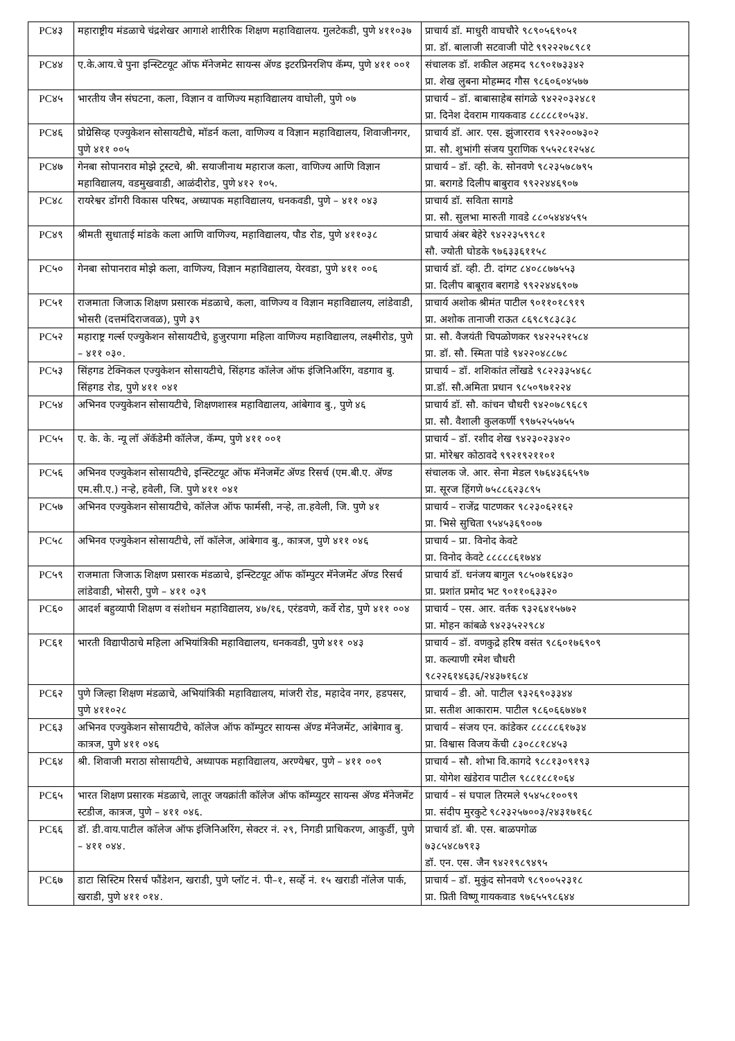| PC४३ | महाराष्ट्रीय मंडळाचे चंद्रशेखर आगाशे शारीरिक शिक्षण महाविद्यालय. गुलटेकडी, पुणे ४११०३७ | प्राचार्य डॉ. माधुरी वाघचौरे ९८९०५६९०५१ प्रा. डॉ. बालाजी सटवाजी पोटे ९९२२२७८९८१ |
| PC४४ | ए.के.आय.चे पुना इन्स्टिटयूट ऑफ मॅनेजमेट सायन्स ॲण्ड इटरप्रिनरशिप कॅम्प, पुणे ४११ ००१ | संचालक डॉ. शकील अहमद ९८९०१७३३४२ प्रा. शेख लुबना मोहम्मद गौस ९८६०६०४५७७ |
| PC४५ | भारतीय जैन संघटना, कला, विज्ञान व वाणिज्य महाविद्यालय वाघोली, पुणे ०७ | प्राचार्य – डॉ. बाबासाहेब सांगळे ९४२२०३२४८१ प्रा. दिनेश देवराम गायकवाड ८८८८८१०५३४. |
| PC४६ | प्रोग्रेसिव्ह एज्युकेशन सोसायटीचे, मॉडर्न कला, वाणिज्य व विज्ञान महाविद्यालय, शिवाजीनगर, पुणे ४११ ००५ | प्राचार्य डॉ. आर. एस. झुंजारराव ९९२२००७३०२ प्रा. सौ. शुभांगी संजय पुराणिक ९५५२८१२५४८ |
| PC४७ | गेनबा सोपानराव मोझे ट्रस्टचे, श्री. सयाजीनाथ महाराज कला, वाणिज्य आणि विज्ञान महाविद्यालय, वडमुखवाडी, आळंदीरोड, पुणे ४१२ १०५. | प्राचार्य – डॉ. व्ही. के. सोनवणे ९८२३५७८७९५ प्रा. बरागडे दिलीप बाबुराव ९९२२४४६९०७ |
| PC४८ | रायरेश्वर डोंगरी विकास परिषद, अध्यापक महाविद्यालय, धनकवडी, पुणे – ४११ ०४३ | प्राचार्य डॉ. सविता सागडे प्रा. सौ. सुलभा मारुती गावडे ८८०५४४४५९५ |
| PC४९ | श्रीमती सुधाताई मांडके कला आणि वाणिज्य, महाविद्यालय, पौड रोड, पुणे ४११०३८ | प्राचार्य अंबर बेहेरे ९४२२३५९९८१ सौ. ज्योती घोडके ९७६३३६११५८ |
| PC५० | गेनबा सोपानराव मोझे कला, वाणिज्य, विज्ञान महाविद्यालय, येरवडा, पुणे ४११ ००६ | प्राचार्य डॉ. व्ही. टी. दांगट ८४०८८७७५५३ प्रा. दिलीप बाबूराव बरागडे ९९२२४४६९०७ |
| PC५१ | राजमाता जिजाऊ शिक्षण प्रसारक मंडळाचे, कला, वाणिज्य व विज्ञान महाविद्यालय, लांडेवाडी, भोसरी (दत्तमंदिराजवळ), पुणे ३९ | प्राचार्य अशोक श्रीमंत पाटील ९०११०१८९१९ प्रा. अशोक तानाजी राऊत ८६९८९८३८३८ |
| PC५२ | महाराष्ट्र गर्ल्स एज्युकेशन सोसायटीचे, हुजुरपागा महिला वाणिज्य महाविद्यालय, लक्ष्मीरोड, पुणे – ४११ ०३०. | प्रा. सौ. वैजयंती चिपळोणकर ९४२२५२१५८४ प्रा. डॉ. सौ. स्मिता पांडे ९४२२०४८८७८ |
| PC५३ | सिंहगड टेक्निकल एज्युकेशन सोसायटीचे, सिंहगड कॉलेज ऑफ इंजिनिअरिंग, वडगाव बु. सिंहगड रोड, पुणे ४११ ०४१ | प्राचार्य – डॉ. शशिकांत लोंखडे ९८२२३३५४६८ प्रा.डॉ. सौ.अमिता प्रधान ९८५०९७१२२४ |
| PC५४ | अभिनव एज्युकेशन सोसायटीचे, शिक्षणशास्त्र महाविद्यालय, आंबेगाव बु., पुणे ४६ | प्राचार्य डॉ. सौ. कांचन चौधरी ९४२०७८९६८९ प्रा. सौ. वैशाली कुलकर्णी ९९७५२५५७५५ |
| PC५५ | ए. के. के. न्यू लॉ ॲकॅडेमी कॉलेज, कॅम्प, पुणे ४११ ००१ | प्राचार्य – डॉ. रशीद शेख ९४२३०२३४२० प्रा. मोरेश्वर कोठावदे ९९२१९२११०१ |
| PC५६ | अभिनव एज्युकेशन सोसायटीचे, इन्स्टिटयूट ऑफ मॅनेजमेंट ॲण्ड रिसर्च (एम.बी.ए. ॲण्ड एम.सी.ए.) नऱ्हे, हवेली, जि. पुणे ४११ ०४१ | संचालक जे. आर. सेना मेडल ९७६४३६६५९७ प्रा. सूरज हिंगणे ७५८८६२३८९५ |
| PC५७ | अभिनव एज्युकेशन सोसायटीचे, कॉलेज ऑफ फार्मसी, नऱ्हे, ता.हवेली, जि. पुणे ४१ | प्राचार्य – राजेंद्र पाटणकर ९८२३०६२१६२ प्रा. भिसे सुचिता ९५४५३६९००७ |
| PC५८ | अभिनव एज्युकेशन सोसायटीचे, लॉ कॉलेज, आंबेगाव बु., कात्रज, पुणे ४११ ०४६ | प्राचार्य – प्रा. विनोद केवटे प्रा. विनोद केवटे ८८८८८६१७४४ |
| PC५९ | राजमाता जिजाऊ शिक्षण प्रसारक मंडळाचे, इन्स्टिटयूट ऑफ कॉम्पुटर मॅनेजमेंट ॲण्ड रिसर्च लांडेवाडी, भोसरी, पुणे – ४११ ०३९ | प्राचार्य डॉ. धनंजय बागुल ९८५०७१६४३० प्रा. प्रशांत प्रमोद भट ९०११०६३३२० |
| PC६० | आदर्श बहुव्यापी शिक्षण व संशोधन महाविद्यालय, ४७/१६, एरंडवणे, कर्वे रोड, पुणे ४११ ००४ | प्राचार्य – एस. आर. वर्तक ९३२६४१५७७२ प्रा. मोहन कांबळे ९४२३५२२९८४ |
| PC६१ | भारती विद्यापीठाचे महिला अभियांत्रिकी महाविद्यालय, धनकवडी, पुणे ४११ ०४३ | प्राचार्य – डॉ. वणकुद्रे हरिष वसंत ९८६०१७६९०९ प्रा. कल्याणी रमेश चौधरी ९८२२६१४६३६/२४३७१६८४ |
| PC६२ | पुणे जिल्हा शिक्षण मंडळाचे, अभियांत्रिकी महाविद्यालय, मांजरी रोड, महादेव नगर, हडपसर, पुणे ४११०२८ | प्राचार्य – डी. ओ. पाटील ९३२६९०३३४४ प्रा. सतीश आकाराम. पाटील ९८६०६६७४७१ |
| PC६३ | अभिनव एज्युकेशन सोसायटीचे, कॉलेज ऑफ कॉम्पुटर सायन्स ॲण्ड मॅनेजमेंट, आंबेगाव बु. कात्रज, पुणे ४११ ०४६ | प्राचार्य – संजय एन. कांडेकर ८८८८८६१७३४ प्रा. विश्वास विजय केंची ८३०८८१८४५३ |
| PC६४ | श्री. शिवाजी मराठा सोसायटीचे, अध्यापक महाविद्यालय, अरण्येश्वर, पुणे – ४११ ००९ | प्राचार्य – सौ. शोभा वि.कागदे ९८८१३०९१९३ प्रा. योगेश खंडेराव पाटील ९८८१८८१०६४ |
| PC६५ | भारत शिक्षण प्रसारक मंडळाचे, लातूर जयक्रांती कॉलेज ऑफ कॉम्प्युटर सायन्स ॲण्ड मॅनेजमेंट स्टडीज, कात्रज, पुणे – ४११ ०४६. | प्राचार्य – सं घपाल तिरमले ९५४५८१००९९ प्रा. संदीप मुरकुटे ९८२३२५७००३/२४३१७१६८ |
| PC६६ | डॉ. डी.वाय.पाटील कॉलेज ऑफ इंजिनिअरिंग, सेक्टर नं. २९, निगडी प्राधिकरण, आकुर्डी, पुणे – ४११ ०४४. | प्राचार्य डॉ. बी. एस. बाळपगोळ ७३८५४८७९१३ डॉ. एन. एस. जैन ९४२१९८९४९५ |
| PC६७ | डाटा सिस्टिम रिसर्च फौंडेशन, खराडी, पुणे प्लॉट नं. पी–१, सर्व्हे नं. १५ खराडी नॉलेज पार्क, खराडी, पुणे ४११ ०१४. | प्राचार्य – डॉ. मुकुंद सोनवणे ९८९००५२३१८ प्रा. प्रिती विष्णू गायकवाड ९७६५५९८६४४ |